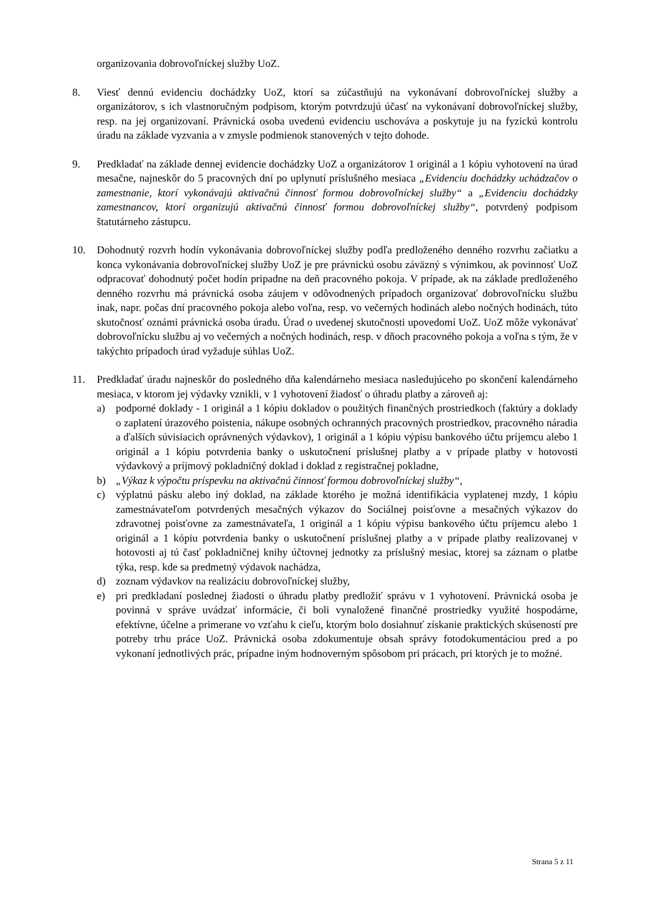organizovania dobrovoľníckej služby UoZ.
8. Viesť dennú evidenciu dochádzky UoZ, ktorí sa zúčastňujú na vykonávaní dobrovoľníckej služby a organizátorov, s ich vlastnoručným podpisom, ktorým potvrdzujú účasť na vykonávaní dobrovoľníckej služby, resp. na jej organizovaní. Právnická osoba uvedenú evidenciu uschováva a poskytuje ju na fyzickú kontrolu úradu na základe vyzvania a v zmysle podmienok stanovených v tejto dohode.
9. Predkladať na základe dennej evidencie dochádzky UoZ a organizátorov 1 originál a 1 kópiu vyhotovení na úrad mesačne, najneskôr do 5 pracovných dní po uplynutí príslušného mesiaca „Evidenciu dochádzky uchádzačov o zamestnanie, ktorí vykonávajú aktivačnú činnosť formou dobrovoľníckej služby“ a „Evidenciu dochádzky zamestnancov, ktorí organizujú aktivačnú činnosť formou dobrovoľníckej služby“, potvrdený podpisom štatutárneho zástupcu.
10. Dohodnutý rozvrh hodín vykonávania dobrovoľníckej služby podľa predloženého denného rozvrhu začiatku a konca vykonávania dobrovoľníckej služby UoZ je pre právnickú osobu záväzný s výnimkou, ak povinnosť UoZ odpracovať dohodnutý počet hodín pripadne na deň pracovného pokoja. V prípade, ak na základe predloženého denného rozvrhu má právnická osoba záujem v odôvodnených prípadoch organizovať dobrovoľnícku službu inak, napr. počas dní pracovného pokoja alebo voľna, resp. vo večerných hodinách alebo nočných hodinách, túto skutočnosť oznámi právnická osoba úradu. Úrad o uvedenej skutočnosti upovedomí UoZ. UoZ môže vykonávať dobrovoľnícku službu aj vo večerných a nočných hodinách, resp. v dňoch pracovného pokoja a voľna s tým, že v takýchto prípadoch úrad vyžaduje súhlas UoZ.
11. Predkladať úradu najneskôr do posledného dňa kalendárneho mesiaca nasledujúceho po skončení kalendárneho mesiaca, v ktorom jej výdavky vznikli, v 1 vyhotovení žiadosť o úhradu platby a zároveň aj:
a) podporné doklady - 1 originál a 1 kópiu dokladov o použitých finančných prostriedkoch (faktúry a doklady o zaplatení úrazového poistenia, nákupe osobných ochranných pracovných prostriedkov, pracovného náradia a ďalších súvisiacich oprávnených výdavkov), 1 originál a 1 kópiu výpisu bankového účtu príjemcu alebo 1 originál a 1 kópiu potvrdenia banky o uskutočnení príslušnej platby a v prípade platby v hotovosti výdavkový a príjmový pokladničný doklad i doklad z registračnej pokladne,
b) „Výkaz k výpočtu príspevku na aktivačnú činnosť formou dobrovoľníckej služby“,
c) výplatnú pásku alebo iný doklad, na základe ktorého je možná identifikácia vyplatenej mzdy, 1 kópiu zamestnávateľom potvrdených mesačných výkazov do Sociálnej poisťovne a mesačných výkazov do zdravotnej poisťovne za zamestnávateľa, 1 originál a 1 kópiu výpisu bankového účtu príjemcu alebo 1 originál a 1 kópiu potvrdenia banky o uskutočnení príslušnej platby a v prípade platby realizovanej v hotovosti aj tú časť pokladničnej knihy účtovnej jednotky za príslušný mesiac, ktorej sa záznam o platbe týka, resp. kde sa predmetný výdavok nachádza,
d) zoznam výdavkov na realizáciu dobrovoľníckej služby,
e) pri predkladaní poslednej žiadosti o úhradu platby predložiť správu v 1 vyhotovení. Právnická osoba je povinná v správe uvádzať informácie, či boli vynaložené finančné prostriedky využité hospodárne, efektívne, účelne a primerane vo vzťahu k cieľu, ktorým bolo dosiahnuť získanie praktických skúseností pre potreby trhu práce UoZ. Právnická osoba zdokumentuje obsah správy fotodokumentáciou pred a po vykonaní jednotlivých prác, prípadne iným hodnoverným spôsobom pri prácach, pri ktorých je to možné.
Strana 5 z 11